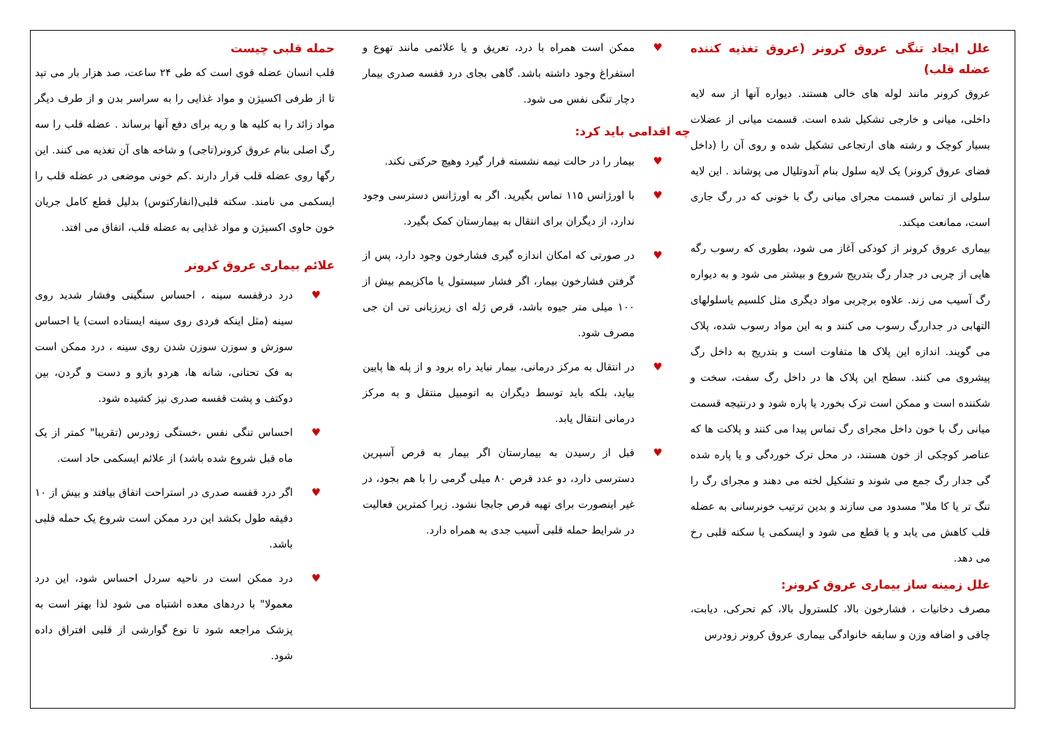حمله قلبی چیست
قلب انسان عضله قوی است که طی ۲۴ ساعت، صد هزار بار می تپد تا از طرفی اکسیژن و مواد غذایی را به سراسر بدن و از طرف دیگر مواد زائد را به کلیه ها و ریه برای دفع آنها برساند . عضله قلب را سه رگ اصلی بنام عروق کرونر(تاجی) و شاخه های آن تغذیه می کنند. این رگها روی عضله قلب قرار دارند .کم خونی موضعی در عضله قلب را ایسکمی می نامند. سکته قلبی(انفارکتوس) بدلیل قطع کامل جریان خون حاوی اکسیژن و مواد غذایی به عضله قلب، اتفاق می افتد.
علائم بیماری عروق کرونر
♥ درد درقفسه سینه ، احساس سنگینی وفشار شدید روی سینه (مثل اینکه فردی روی سینه ایستاده است) یا احساس سوزش و سوزن سوزن شدن روی سینه ، درد ممکن است به فک تحتانی، شانه ها، هردو بازو و دست و گردن، بین دوکتف و پشت قفسه صدری نیز کشیده شود.
♥ احساس تنگی نفس ،خستگی زودرس (تقریبا" کمتر از یک ماه قبل شروع شده باشد) از علائم ایسکمی حاد است.
♥ اگر درد قفسه صدری در استراحت اتفاق بیافتد و بیش از ۱۰ دقیقه طول بکشد این درد ممکن است شروع یک حمله قلبی باشد.
♥ درد ممکن است در ناحیه سردل احساس شود، این درد معمولا" با دردهای معده اشتباه می شود لذا بهتر است به پزشک مراجعه شود تا نوع گوارشی از قلبی افتراق داده شود.
♥ ممکن است همراه با درد، تعریق و یا علائمی مانند تهوع و استفراغ وجود داشته باشد. گاهی بجای درد قفسه صدری بیمار دچار تنگی نفس می شود.
چه اقدامی باید کرد:
♥ بیمار را در حالت نیمه نشسته قرار گیرد وهیچ حرکتی نکند.
♥ با اورژانس ۱۱۵ تماس بگیرید. اگر به اورژانس دسترسی وجود ندارد، از دیگران برای انتقال به بیمارستان کمک بگیرد.
♥ در صورتی که امکان اندازه گیری فشارخون وجود دارد، پس از گرفتن فشارخون بیمار، اگر فشار سیستول یا ماکزیمم بیش از ۱۰۰ میلی متر جیوه باشد، قرص ژله ای زیرزبانی تی ان جی مصرف شود.
♥ در انتقال به مرکز درمانی، بیمار نباید راه برود و از پله ها پایین بیاید، بلکه باید توسط دیگران به اتومبیل منتقل و به مرکز درمانی انتقال یابد.
♥ قبل از رسیدن به بیمارستان اگر بیمار به قرص آسپرین دسترسی دارد، دو عدد قرص ۸۰ میلی گرمی را با هم بجود، در غیر اینصورت برای تهیه قرص جابجا نشود. زیرا کمترین فعالیت در شرایط حمله قلبی آسیب جدی به همراه دارد.
علل ایجاد تنگی عروق کرونر (عروق تغذیه کننده عضله قلب)
عروق کرونر مانند لوله های خالی هستند. دیواره آنها از سه لایه داخلی، میانی و خارجی تشکیل شده است. قسمت میانی از عضلات بسیار کوچک و رشته های ارتجاعی تشکیل شده و روی آن را (داخل فضای عروق کرونر) یک لایه سلول بنام آندوتلیال می پوشاند . این لایه سلولی از تماس قسمت مجرای میانی رگ با خونی که در رگ جاری است، ممانعت میکند.
بیماری عروق کرونر از کودکی آغاز می شود، بطوری که رسوب رگه هایی از چربی در جدار رگ بتدریج شروع و بیشتر می شود و به دیواره رگ آسیب می زند. علاوه برچربی مواد دیگری مثل کلسیم یاسلولهای التهابی در جداررگ رسوب می کنند و به این مواد رسوب شده، پلاک می گویند. اندازه این پلاک ها متفاوت است و بتدریج به داخل رگ پیشروی می کنند. سطح این پلاک ها در داخل رگ سفت، سخت و شکننده است و ممکن است ترک بخورد یا پاره شود و درنتیجه قسمت میانی رگ با خون داخل مجرای رگ تماس پیدا می کنند و پلاکت ها که عناصر کوچکی از خون هستند، در محل ترک خوردگی و یا پاره شده گی جدار رگ جمع می شوند و تشکیل لخته می دهند و مجرای رگ را تنگ تر یا کا ملا" مسدود می سازند و بدین ترتیب خونرسانی به عضله قلب کاهش می یابد و یا قطع می شود و ایسکمی یا سکته قلبی رخ می دهد.
علل زمینه ساز بیماری عروق کرونر:
مصرف دخانیات ، فشارخون بالا، کلسترول بالا، کم تحرکی، دیابت، چاقی و اضافه وزن و سابقه خانوادگی بیماری عروق کرونر زودرس